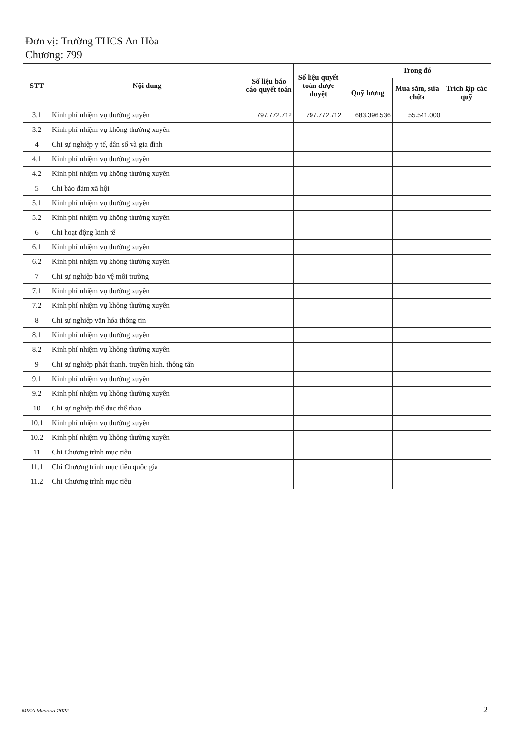Đơn vị: Trường THCS An Hòa
Chương: 799
| STT | Nội dung | Số liệu báo cáo quyết toán | Số liệu quyết toán được duyệt | Trong đó | | |
| --- | --- | --- | --- | --- | --- | --- |
| | | | | Quỹ lương | Mua sắm, sửa chữa | Trích lập các quỹ |
| 3.1 | Kinh phí nhiệm vụ thường xuyên | 797.772.712 | 797.772.712 | 683.396.536 | 55.541.000 | |
| 3.2 | Kinh phí nhiệm vụ không thường xuyên | | | | | |
| 4 | Chi sự nghiệp y tế, dân số và gia đình | | | | | |
| 4.1 | Kinh phí nhiệm vụ thường xuyên | | | | | |
| 4.2 | Kinh phí nhiệm vụ không thường xuyên | | | | | |
| 5 | Chi bảo đảm xã hội | | | | | |
| 5.1 | Kinh phí nhiệm vụ thường xuyên | | | | | |
| 5.2 | Kinh phí nhiệm vụ không thường xuyên | | | | | |
| 6 | Chi hoạt động kinh tế | | | | | |
| 6.1 | Kinh phí nhiệm vụ thường xuyên | | | | | |
| 6.2 | Kinh phí nhiệm vụ không thường xuyên | | | | | |
| 7 | Chi sự nghiệp bảo vệ môi trường | | | | | |
| 7.1 | Kinh phí nhiệm vụ thường xuyên | | | | | |
| 7.2 | Kinh phí nhiệm vụ không thường xuyên | | | | | |
| 8 | Chi sự nghiệp văn hóa thông tin | | | | | |
| 8.1 | Kinh phí nhiệm vụ thường xuyên | | | | | |
| 8.2 | Kinh phí nhiệm vụ không thường xuyên | | | | | |
| 9 | Chi sự nghiệp phát thanh, truyền hình, thông tấn | | | | | |
| 9.1 | Kinh phí nhiệm vụ thường xuyên | | | | | |
| 9.2 | Kinh phí nhiệm vụ không thường xuyên | | | | | |
| 10 | Chi sự nghiệp thể dục thể thao | | | | | |
| 10.1 | Kinh phí nhiệm vụ thường xuyên | | | | | |
| 10.2 | Kinh phí nhiệm vụ không thường xuyên | | | | | |
| 11 | Chi Chương trình mục tiêu | | | | | |
| 11.1 | Chi Chương trình mục tiêu quốc gia | | | | | |
| 11.2 | Chi Chương trình mục tiêu | | | | | |
MISA Mimosa 2022 2